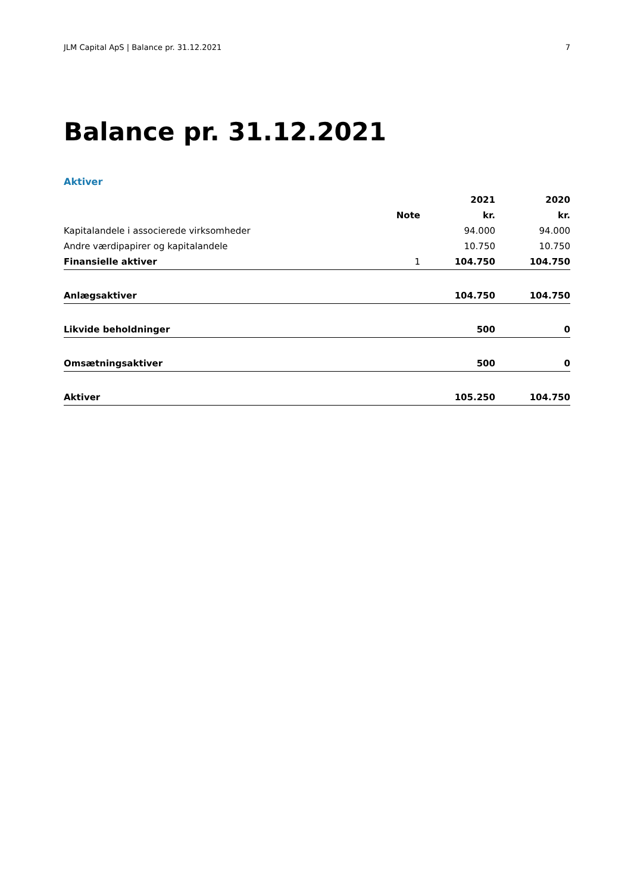JLM Capital ApS | Balance pr. 31.12.2021 7
Balance pr. 31.12.2021
Aktiver
| | | 2021 | 2020 |
| --- | --- | --- | --- |
| | Note | kr. | kr. |
| Kapitalandele i associerede virksomheder | | 94.000 | 94.000 |
| Andre værdipapirer og kapitalandele | | 10.750 | 10.750 |
| Finansielle aktiver | 1 | 104.750 | 104.750 |
| Anlægsaktiver | | 104.750 | 104.750 |
| Likvide beholdninger | | 500 | 0 |
| Omsætningsaktiver | | 500 | 0 |
| Aktiver | | 105.250 | 104.750 |